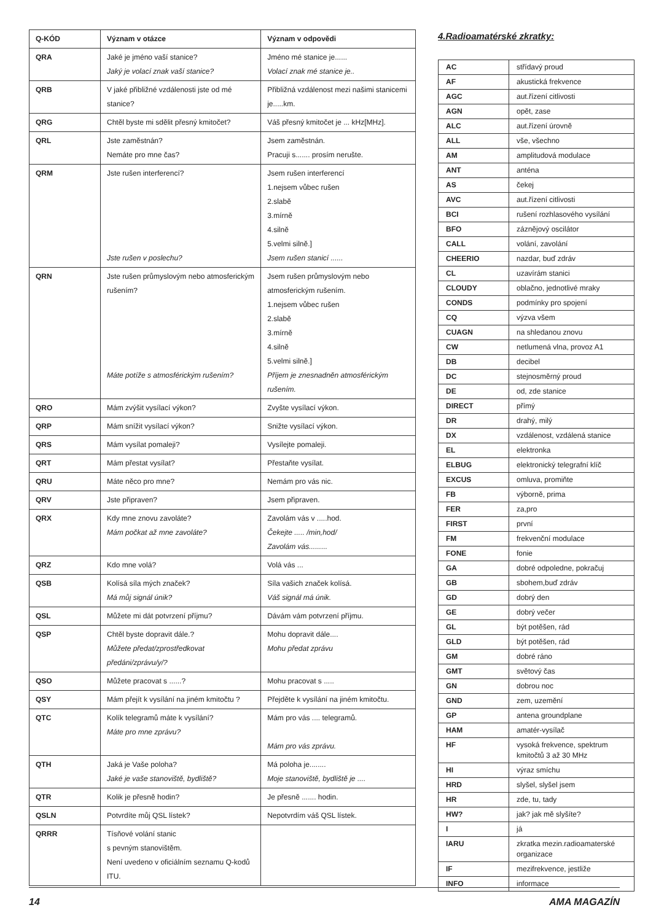| Q-KÓD | Význam v otázce | Význam v odpovědi |
| --- | --- | --- |
| QRA | Jaké je jméno vaší stanice? Jaký je volací znak vaší stanice? | Jméno mé stanice je...... Volací znak mé stanice je.. |
| QRB | V jaké přibližné vzdálenosti jste od mé stanice? | Přibližná vzdálenost mezi našimi stanicemi je.....km. |
| QRG | Chtěl byste mi sdělit přesný kmitočet? | Váš přesný kmitočet je ... kHz[MHz]. |
| QRL | Jste zaměstnán? Nemáte pro mne čas? | Jsem zaměstnán. Pracuji s....... prosím nerušte. |
| QRM | Jste rušen interferencí? Jste rušen v poslechu? | Jsem rušen interferencí 1.nejsem vůbec rušen 2.slabě 3.mírně 4.silně 5.velmi silně.] Jsem rušen stanicí ...... |
| QRN | Jste rušen průmyslovým nebo atmosferickým rušením? Máte potíže s atmosférickým rušením? | Jsem rušen průmyslovým nebo atmosferickým rušením. 1.nejsem vůbec rušen 2.slabě 3.mírně 4.silně 5.velmi silně.] Příjem je znesnadněn atmosférickým rušením. |
| QRO | Mám zvýšit vysílací výkon? | Zvyšte vysílací výkon. |
| QRP | Mám snížit vysílací výkon? | Snižte vysílací výkon. |
| QRS | Mám vysílat pomaleji? | Vysílejte pomaleji. |
| QRT | Mám přestat vysílat? | Přestaňte vysílat. |
| QRU | Máte něco pro mne? | Nemám pro vás nic. |
| QRV | Jste připraven? | Jsem připraven. |
| QRX | Kdy mne znovu zavoláte? Mám počkat až mne zavoláte? | Zavolám vás v .....hod. Čekejte ..... /min,hod/ Zavolám vás......... |
| QRZ | Kdo mne volá? | Volá vás ... |
| QSB | Kolísá síla mých značek? Má můj signál únik? | Síla vašich značek kolísá. Váš signál má únik. |
| QSL | Můžete mi dát potvrzení příjmu? | Dávám vám potvrzení příjmu. |
| QSP | Chtěl byste dopravit dále.? Můžete předat/zprostředkovat předáni/zprávu/y/? | Mohu dopravit dále.... Mohu předat zprávu |
| QSO | Můžete pracovat s ......? | Mohu pracovat s ..... |
| QSY | Mám přejít k vysílání na jiném kmitočtu ? | Přejděte k vysílání na jiném kmitočtu. |
| QTC | Kolík telegramů máte k vysílání? Máte pro mne zprávu? | Mám pro vás .... telegramů. Mám pro vás zprávu. |
| QTH | Jaká je Vaše poloha? Jaké je vaše stanoviště, bydliště? | Má poloha je........ Moje stanoviště, bydliště je .... |
| QTR | Kolik je přesně hodin? | Je přesně ....... hodin. |
| QSLN | Potvrdíte můj QSL lístek? | Nepotvrdím váš QSL lístek. |
| QRRR | Tísňové volání stanic s pevným stanovištěm. Není uvedeno v oficiálním seznamu Q-kodů ITU. | |
4.Radioamatérské zkratky:
| AC | střídavý proud |
| AF | akustická frekvence |
| AGC | aut.řízení citlivosti |
| AGN | opět, zase |
| ALC | aut.řízení úrovně |
| ALL | vše, všechno |
| AM | amplitudová modulace |
| ANT | anténa |
| AS | čekej |
| AVC | aut.řízení citlivosti |
| BCI | rušení rozhlasového vysílání |
| BFO | záznějový oscilátor |
| CALL | volání, zavolání |
| CHEERIO | nazdar, buď zdráv |
| CL | uzavírám stanici |
| CLOUDY | oblačno, jednotlivé mraky |
| CONDS | podmínky pro spojení |
| CQ | výzva všem |
| CUAGN | na shledanou znovu |
| CW | netlumená vlna, provoz A1 |
| DB | decibel |
| DC | stejnosměrný proud |
| DE | od, zde stanice |
| DIRECT | přímý |
| DR | drahý, milý |
| DX | vzdálenost, vzdálená stanice |
| EL | elektronka |
| ELBUG | elektronický telegrafní klíč |
| EXCUS | omluva, promiňte |
| FB | výborně, prima |
| FER | za,pro |
| FIRST | první |
| FM | frekvenční modulace |
| FONE | fonie |
| GA | dobré odpoledne, pokračuj |
| GB | sbohem,buď zdráv |
| GD | dobrý den |
| GE | dobrý večer |
| GL | být potěšen, rád |
| GLD | být potěšen, rád |
| GM | dobré ráno |
| GMT | světový čas |
| GN | dobrou noc |
| GND | zem, uzemění |
| GP | antena groundplane |
| HAM | amatér-vysílač |
| HF | vysoká frekvence, spektrum kmitočtů 3 až 30 MHz |
| HI | výraz smíchu |
| HRD | slyšel, slyšel jsem |
| HR | zde, tu, tady |
| HW? | jak? jak mě slyšíte? |
| I | já |
| IARU | zkratka mezin.radioamaterské organizace |
| IF | mezifrekvence, jestliže |
| INFO | informace |
14 AMA MAGAZÍN